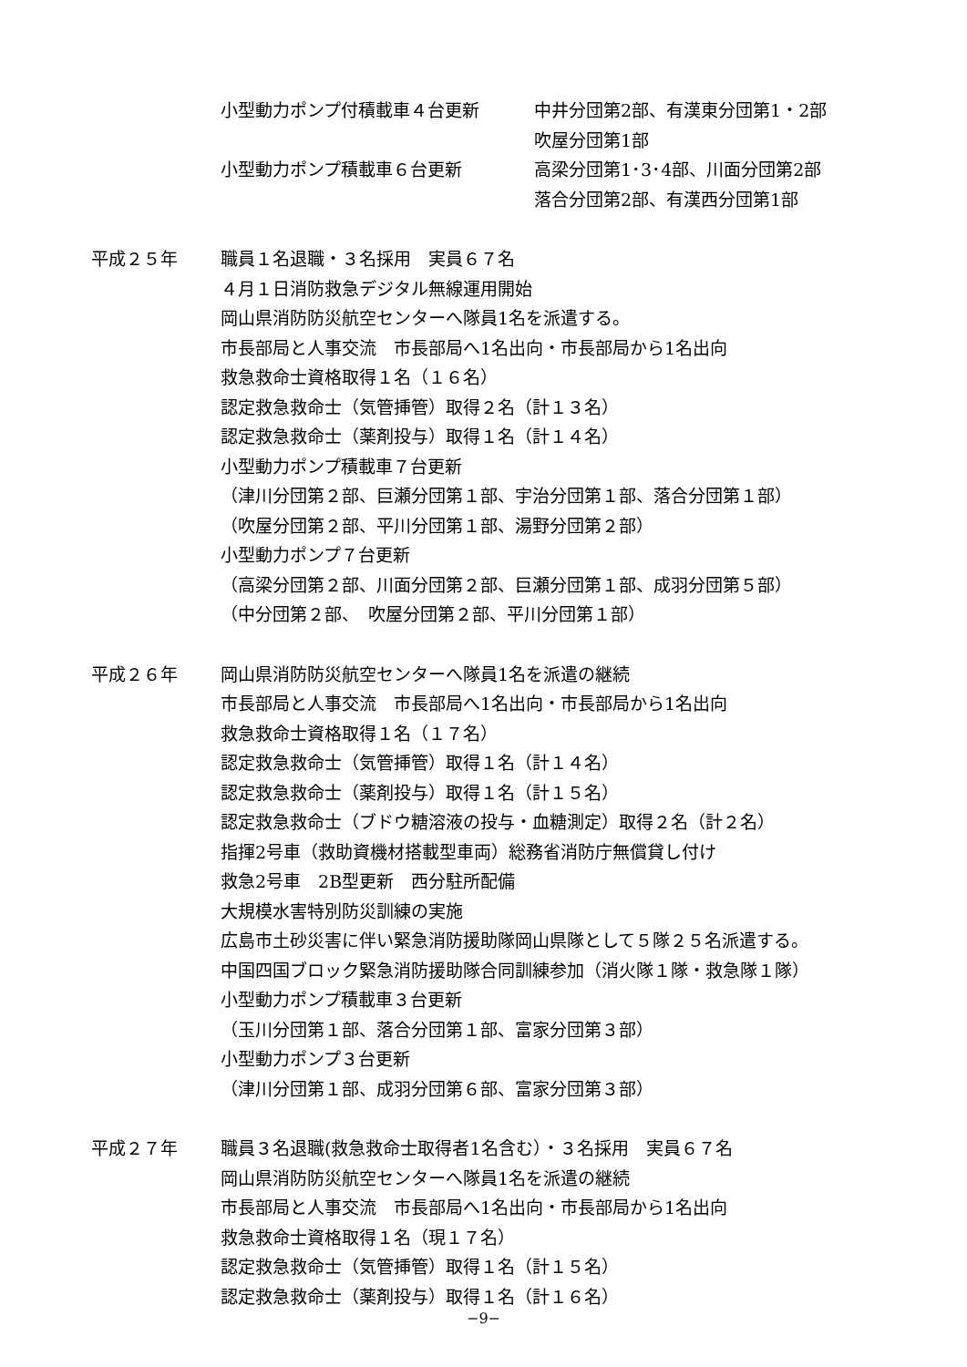小型動力ポンプ付積載車４台更新 中井分団第2部、有漢東分団第1・2部
吹屋分団第1部
小型動力ポンプ積載車６台更新 高梁分団第1･3･4部、川面分団第2部
落合分団第2部、有漢西分団第1部
平成２５年 職員１名退職・３名採用　実員６７名
４月１日消防救急デジタル無線運用開始
岡山県消防防災航空センターへ隊員1名を派遣する。
市長部局と人事交流　市長部局へ1名出向・市長部局から1名出向
救急救命士資格取得１名（１６名）
認定救急救命士（気管挿管）取得２名（計１３名）
認定救急救命士（薬剤投与）取得１名（計１４名）
小型動力ポンプ積載車７台更新
（津川分団第２部、巨瀬分団第１部、宇治分団第１部、落合分団第１部）
（吹屋分団第２部、平川分団第１部、湯野分団第２部）
小型動力ポンプ７台更新
（高梁分団第２部、川面分団第２部、巨瀬分団第１部、成羽分団第５部）
（中分団第２部、　吹屋分団第２部、平川分団第１部）
平成２６年 岡山県消防防災航空センターへ隊員1名を派遣の継続
市長部局と人事交流　市長部局へ1名出向・市長部局から1名出向
救急救命士資格取得１名（１７名）
認定救急救命士（気管挿管）取得１名（計１４名）
認定救急救命士（薬剤投与）取得１名（計１５名）
認定救急救命士（ブドウ糖溶液の投与・血糖測定）取得２名（計２名）
指揮2号車（救助資機材搭載型車両）総務省消防庁無償貸し付け
救急2号車　2B型更新　西分駐所配備
大規模水害特別防災訓練の実施
広島市土砂災害に伴い緊急消防援助隊岡山県隊として５隊２５名派遣する。
中国四国ブロック緊急消防援助隊合同訓練参加（消火隊１隊・救急隊１隊）
小型動力ポンプ積載車３台更新
（玉川分団第１部、落合分団第１部、富家分団第３部）
小型動力ポンプ３台更新
（津川分団第１部、成羽分団第６部、富家分団第３部）
平成２７年 職員３名退職(救急救命士取得者1名含む）・３名採用　実員６７名
岡山県消防防災航空センターへ隊員1名を派遣の継続
市長部局と人事交流　市長部局へ1名出向・市長部局から1名出向
救急救命士資格取得１名（現１７名）
認定救急救命士（気管挿管）取得１名（計１５名）
認定救急救命士（薬剤投与）取得１名（計１６名）
−9−